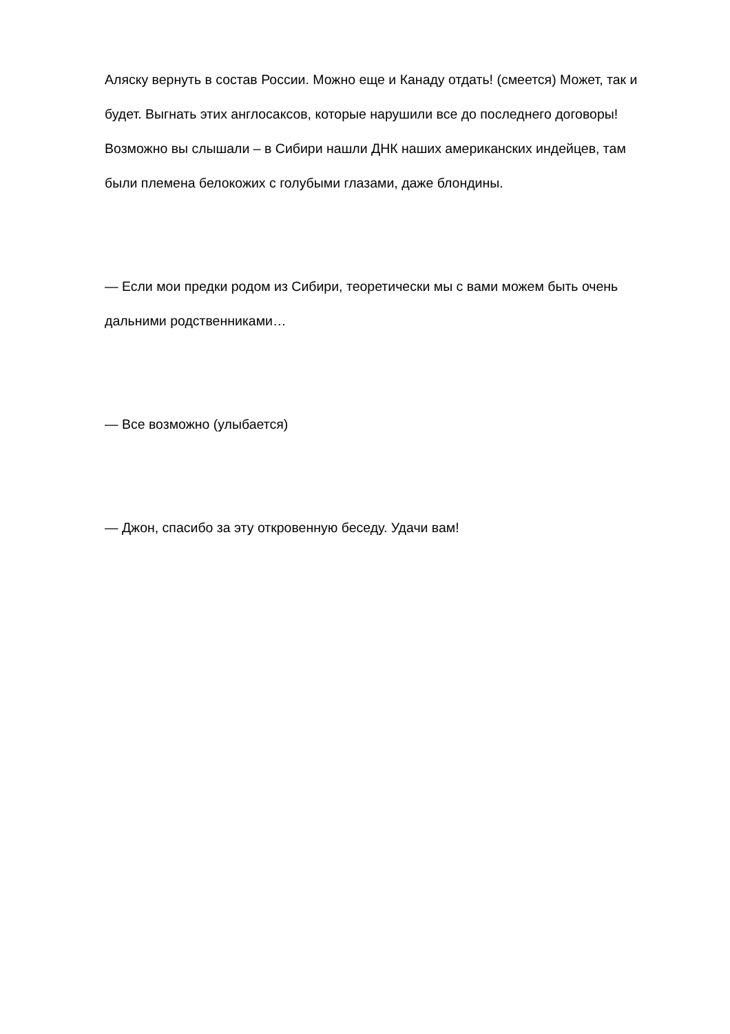Аляску вернуть в состав России. Можно еще и Канаду отдать! (смеется) Может, так и будет. Выгнать этих англосаксов, которые нарушили все до последнего договоры! Возможно вы слышали – в Сибири нашли ДНК наших американских индейцев, там были племена белокожих с голубыми глазами, даже блондины.
— Если мои предки родом из Сибири, теоретически мы с вами можем быть очень дальними родственниками…
— Все возможно (улыбается)
— Джон, спасибо за эту откровенную беседу. Удачи вам!